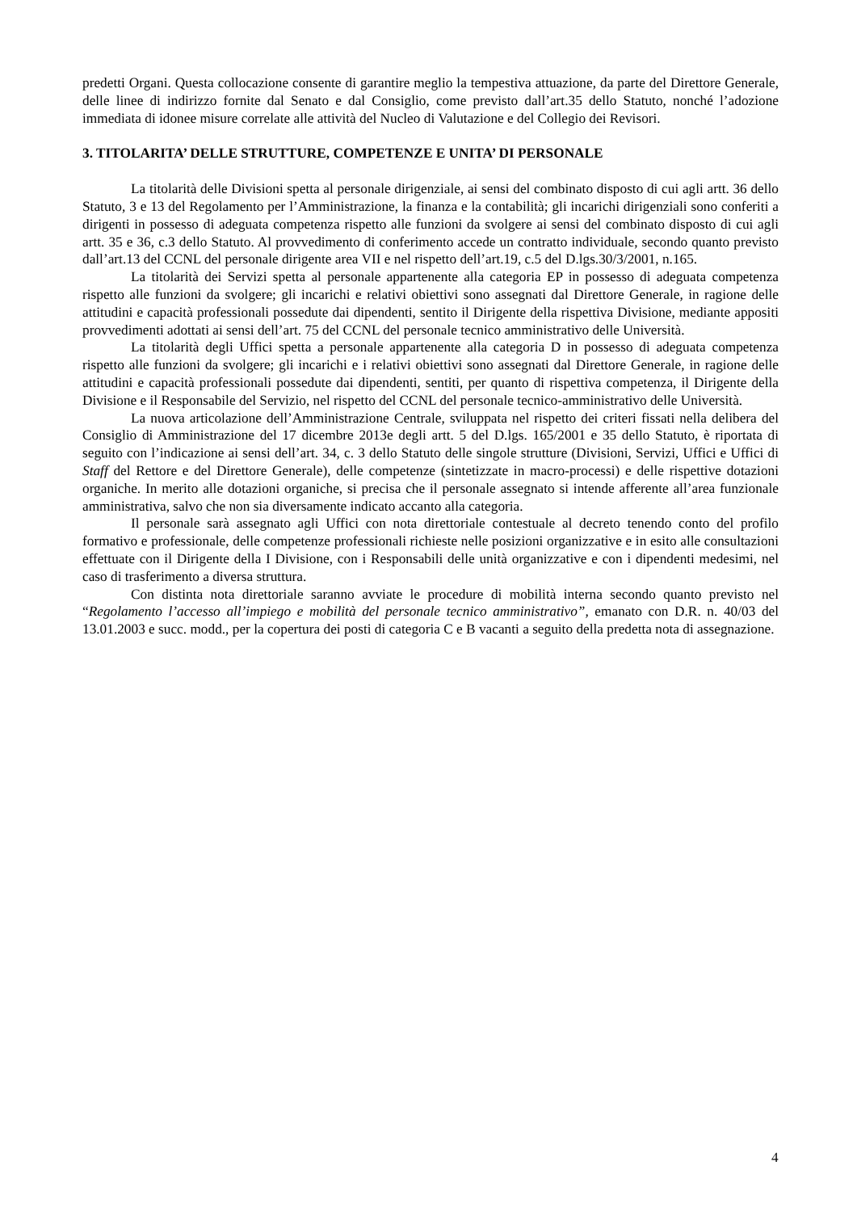predetti Organi. Questa collocazione consente di garantire meglio la tempestiva attuazione, da parte del Direttore Generale, delle linee di indirizzo fornite dal Senato e dal Consiglio, come previsto dall’art.35 dello Statuto, nonché l’adozione immediata di idonee misure correlate alle attività del Nucleo di Valutazione e del Collegio dei Revisori.
3. TITOLARITA’ DELLE STRUTTURE, COMPETENZE E UNITA’ DI PERSONALE
La titolarità delle Divisioni spetta al personale dirigenziale, ai sensi del combinato disposto di cui agli artt. 36 dello Statuto, 3 e 13 del Regolamento per l’Amministrazione, la finanza e la contabilità; gli incarichi dirigenziali sono conferiti a dirigenti in possesso di adeguata competenza rispetto alle funzioni da svolgere ai sensi del combinato disposto di cui agli artt. 35 e 36, c.3 dello Statuto. Al provvedimento di conferimento accede un contratto individuale, secondo quanto previsto dall’art.13 del CCNL del personale dirigente area VII e nel rispetto dell’art.19, c.5 del D.lgs.30/3/2001, n.165.
La titolarità dei Servizi spetta al personale appartenente alla categoria EP in possesso di adeguata competenza rispetto alle funzioni da svolgere; gli incarichi e relativi obiettivi sono assegnati dal Direttore Generale, in ragione delle attitudini e capacità professionali possedute dai dipendenti, sentito il Dirigente della rispettiva Divisione, mediante appositi provvedimenti adottati ai sensi dell’art. 75 del CCNL del personale tecnico amministrativo delle Università.
La titolarità degli Uffici spetta a personale appartenente alla categoria D in possesso di adeguata competenza rispetto alle funzioni da svolgere; gli incarichi e i relativi obiettivi sono assegnati dal Direttore Generale, in ragione delle attitudini e capacità professionali possedute dai dipendenti, sentiti, per quanto di rispettiva competenza, il Dirigente della Divisione e il Responsabile del Servizio, nel rispetto del CCNL del personale tecnico-amministrativo delle Università.
La nuova articolazione dell’Amministrazione Centrale, sviluppata nel rispetto dei criteri fissati nella delibera del Consiglio di Amministrazione del 17 dicembre 2013e degli artt. 5 del D.lgs. 165/2001 e 35 dello Statuto, è riportata di seguito con l’indicazione ai sensi dell’art. 34, c. 3 dello Statuto delle singole strutture (Divisioni, Servizi, Uffici e Uffici di Staff del Rettore e del Direttore Generale), delle competenze (sintetizzate in macro-processi) e delle rispettive dotazioni organiche. In merito alle dotazioni organiche, si precisa che il personale assegnato si intende afferente all’area funzionale amministrativa, salvo che non sia diversamente indicato accanto alla categoria.
Il personale sarà assegnato agli Uffici con nota direttoriale contestuale al decreto tenendo conto del profilo formativo e professionale, delle competenze professionali richieste nelle posizioni organizzative e in esito alle consultazioni effettuate con il Dirigente della I Divisione, con i Responsabili delle unità organizzative e con i dipendenti medesimi, nel caso di trasferimento a diversa struttura.
Con distinta nota direttoriale saranno avviate le procedure di mobilità interna secondo quanto previsto nel “Regolamento l’accesso all’impiego e mobilità del personale tecnico amministrativo”, emanato con D.R. n. 40/03 del 13.01.2003 e succ. modd., per la copertura dei posti di categoria C e B vacanti a seguito della predetta nota di assegnazione.
4